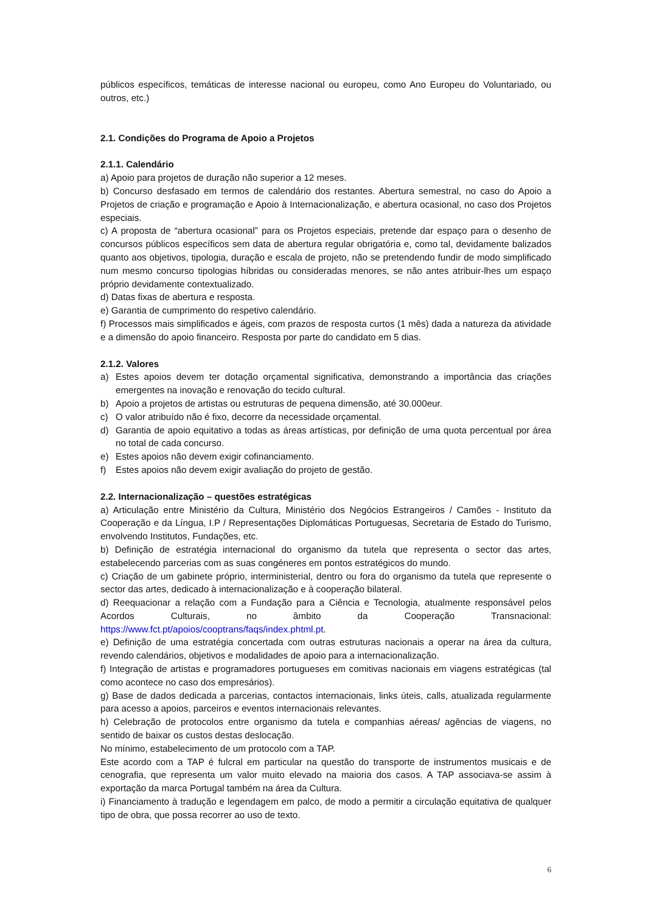públicos específicos, temáticas de interesse nacional ou europeu, como Ano Europeu do Voluntariado, ou outros, etc.)
2.1. Condições do Programa de Apoio a Projetos
2.1.1. Calendário
a) Apoio para projetos de duração não superior a 12 meses.
b) Concurso desfasado em termos de calendário dos restantes. Abertura semestral, no caso do Apoio a Projetos de criação e programação e Apoio à Internacionalização, e abertura ocasional, no caso dos Projetos especiais.
c) A proposta de “abertura ocasional” para os Projetos especiais, pretende dar espaço para o desenho de concursos públicos específicos sem data de abertura regular obrigatória e, como tal, devidamente balizados quanto aos objetivos, tipologia, duração e escala de projeto, não se pretendendo fundir de modo simplificado num mesmo concurso tipologias híbridas ou consideradas menores, se não antes atribuir-lhes um espaço próprio devidamente contextualizado.
d) Datas fixas de abertura e resposta.
e) Garantia de cumprimento do respetivo calendário.
f) Processos mais simplificados e ágeis, com prazos de resposta curtos (1 mês) dada a natureza da atividade e a dimensão do apoio financeiro. Resposta por parte do candidato em 5 dias.
2.1.2. Valores
a) Estes apoios devem ter dotação orçamental significativa, demonstrando a importância das criações emergentes na inovação e renovação do tecido cultural.
b) Apoio a projetos de artistas ou estruturas de pequena dimensão, até 30.000eur.
c) O valor atribuído não é fixo, decorre da necessidade orçamental.
d) Garantia de apoio equitativo a todas as áreas artísticas, por definição de uma quota percentual por área no total de cada concurso.
e) Estes apoios não devem exigir cofinanciamento.
f) Estes apoios não devem exigir avaliação do projeto de gestão.
2.2. Internacionalização – questões estratégicas
a) Articulação entre Ministério da Cultura, Ministério dos Negócios Estrangeiros / Camões - Instituto da Cooperação e da Língua, I.P / Representações Diplomáticas Portuguesas, Secretaria de Estado do Turismo, envolvendo Institutos, Fundações, etc.
b) Definição de estratégia internacional do organismo da tutela que representa o sector das artes, estabelecendo parcerias com as suas congéneres em pontos estratégicos do mundo.
c) Criação de um gabinete próprio, interministerial, dentro ou fora do organismo da tutela que represente o sector das artes, dedicado à internacionalização e à cooperação bilateral.
d) Reequacionar a relação com a Fundação para a Ciência e Tecnologia, atualmente responsável pelos Acordos Culturais, no âmbito da Cooperação Transnacional: https://www.fct.pt/apoios/cooptrans/faqs/index.phtml.pt.
e) Definição de uma estratégia concertada com outras estruturas nacionais a operar na área da cultura, revendo calendários, objetivos e modalidades de apoio para a internacionalização.
f) Integração de artistas e programadores portugueses em comitivas nacionais em viagens estratégicas (tal como acontece no caso dos empresários).
g) Base de dados dedicada a parcerias, contactos internacionais, links úteis, calls, atualizada regularmente para acesso a apoios, parceiros e eventos internacionais relevantes.
h) Celebração de protocolos entre organismo da tutela e companhias aéreas/ agências de viagens, no sentido de baixar os custos destas deslocação.
No mínimo, estabelecimento de um protocolo com a TAP.
Este acordo com a TAP é fulcral em particular na questão do transporte de instrumentos musicais e de cenografia, que representa um valor muito elevado na maioria dos casos. A TAP associava-se assim à exportação da marca Portugal também na área da Cultura.
i) Financiamento à tradução e legendagem em palco, de modo a permitir a circulação equitativa de qualquer tipo de obra, que possa recorrer ao uso de texto.
6